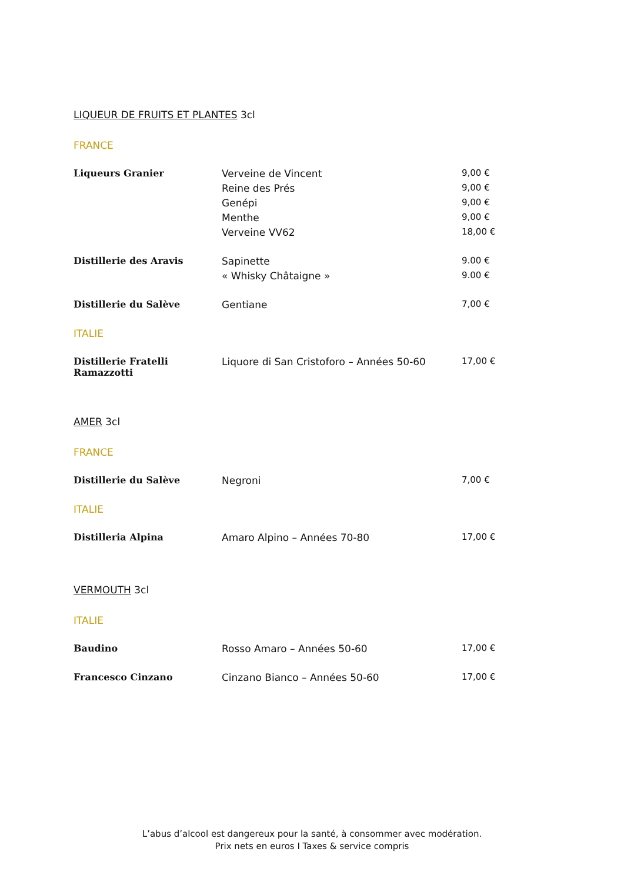LIQUEUR DE FRUITS ET PLANTES 3cl
FRANCE
| Liqueurs Granier | Verveine de Vincent | 9,00 € |
| | Reine des Prés | 9,00 € |
| | Genépi | 9,00 € |
| | Menthe | 9,00 € |
| | Verveine VV62 | 18,00 € |
| Distillerie des Aravis | Sapinette | 9.00 € |
| | « Whisky Châtaigne » | 9.00 € |
| Distillerie du Salève | Gentiane | 7,00 € |
ITALIE
| Distillerie Fratelli Ramazzotti | Liquore di San Cristoforo – Années 50-60 | 17,00 € |
AMER 3cl
FRANCE
| Distillerie du Salève | Negroni | 7,00 € |
ITALIE
| Distilleria Alpina | Amaro Alpino – Années 70-80 | 17,00 € |
VERMOUTH 3cl
ITALIE
| Baudino | Rosso Amaro – Années 50-60 | 17,00 € |
| Francesco Cinzano | Cinzano Bianco – Années 50-60 | 17,00 € |
L’abus d’alcool est dangereux pour la santé, à consommer avec modération.
Prix nets en euros I Taxes & service compris